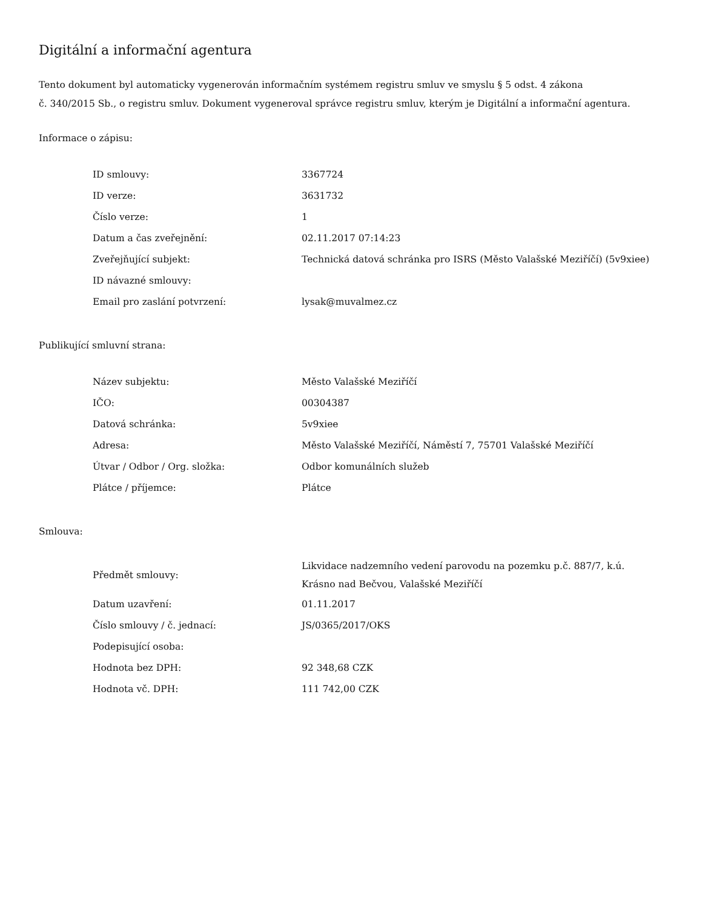Digitální a informační agentura
Tento dokument byl automaticky vygenerován informačním systémem registru smluv ve smyslu § 5 odst. 4 zákona
č. 340/2015 Sb., o registru smluv. Dokument vygeneroval správce registru smluv, kterým je Digitální a informační agentura.
Informace o zápisu:
| ID smlouvy: | 3367724 |
| ID verze: | 3631732 |
| Číslo verze: | 1 |
| Datum a čas zveřejnění: | 02.11.2017 07:14:23 |
| Zveřejňující subjekt: | Technická datová schránka pro ISRS (Město Valašské Meziříčí) (5v9xiee) |
| ID návazné smlouvy: | |
| Email pro zaslání potvrzení: | lysak@muvalmez.cz |
Publikující smluvní strana:
| Název subjektu: | Město Valašské Meziříčí |
| IČO: | 00304387 |
| Datová schránka: | 5v9xiee |
| Adresa: | Město Valašské Meziříčí, Náměstí 7, 75701 Valašské Meziříčí |
| Útvar / Odbor / Org. složka: | Odbor komunálních služeb |
| Plátce / příjemce: | Plátce |
Smlouva:
| Předmět smlouvy: | Likvidace nadzemního vedení parovodu na pozemku p.č. 887/7, k.ú. Krásno nad Bečvou, Valašské Meziříčí |
| Datum uzavření: | 01.11.2017 |
| Číslo smlouvy / č. jednací: | JS/0365/2017/OKS |
| Podepisující osoba: | |
| Hodnota bez DPH: | 92 348,68 CZK |
| Hodnota vč. DPH: | 111 742,00 CZK |